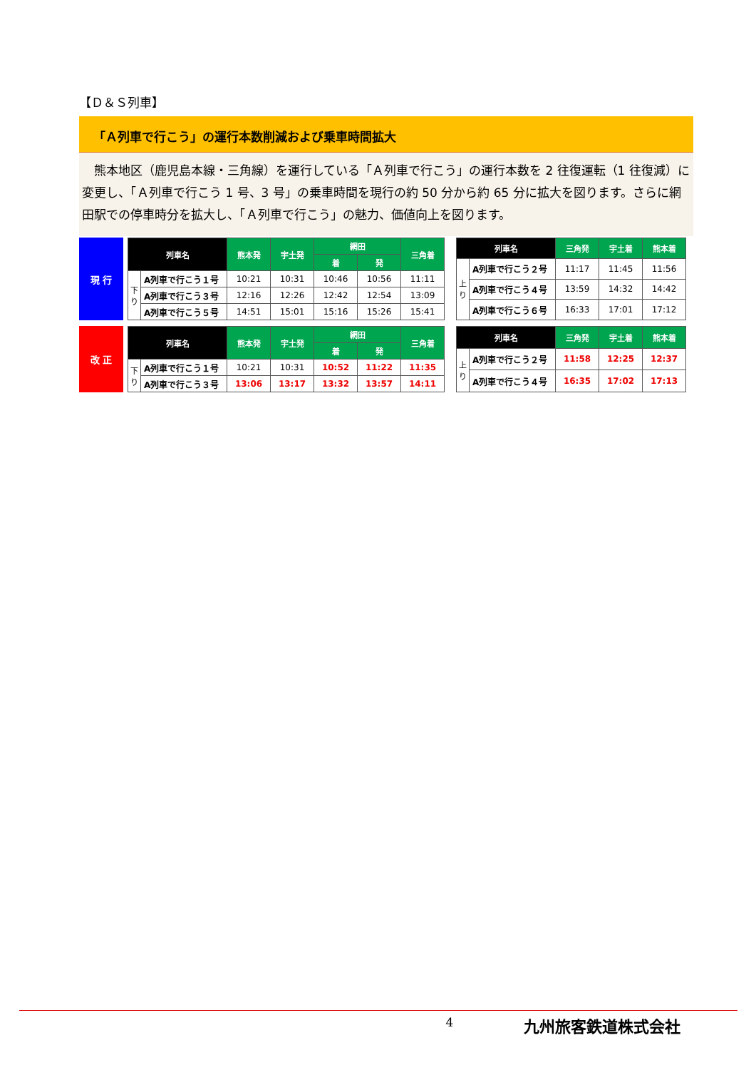【Ｄ＆Ｓ列車】
「Ａ列車で行こう」の運行本数削減および乗車時間拡大
熊本地区（鹿児島本線・三角線）を運行している「Ａ列車で行こう」の運行本数を 2 往復運転（1 往復減）に変更し、「Ａ列車で行こう 1 号、3 号」の乗車時間を現行の約 50 分から約 65 分に拡大を図ります。さらに網田駅での停車時分を拡大し、「Ａ列車で行こう」の魅力、価値向上を図ります。
現 行
| 列車名 | | 熊本発 | 宇土発 | 網田 | | 三角着 |
| --- | --- | --- | --- | --- | --- | --- |
| | | | | 着 | 発 | |
| 下り | A列車で行こう１号 | 10:21 | 10:31 | 10:46 | 10:56 | 11:11 |
| | A列車で行こう３号 | 12:16 | 12:26 | 12:42 | 12:54 | 13:09 |
| | A列車で行こう５号 | 14:51 | 15:01 | 15:16 | 15:26 | 15:41 |
| 列車名 | | 三角発 | 宇土着 | 熊本着 |
| --- | --- | --- | --- | --- |
| 上り | A列車で行こう２号 | 11:17 | 11:45 | 11:56 |
| | A列車で行こう４号 | 13:59 | 14:32 | 14:42 |
| | A列車で行こう６号 | 16:33 | 17:01 | 17:12 |
改 正
| 列車名 | | 熊本発 | 宇土発 | 網田 | | 三角着 |
| --- | --- | --- | --- | --- | --- | --- |
| | | | | 着 | 発 | |
| 下り | A列車で行こう１号 | 10:21 | 10:31 | 10:52 | 11:22 | 11:35 |
| | A列車で行こう３号 | 13:06 | 13:17 | 13:32 | 13:57 | 14:11 |
| 列車名 | | 三角発 | 宇土着 | 熊本着 |
| --- | --- | --- | --- | --- |
| 上り | A列車で行こう２号 | 11:58 | 12:25 | 12:37 |
| | A列車で行こう４号 | 16:35 | 17:02 | 17:13 |
4 九州旅客鉄道株式会社